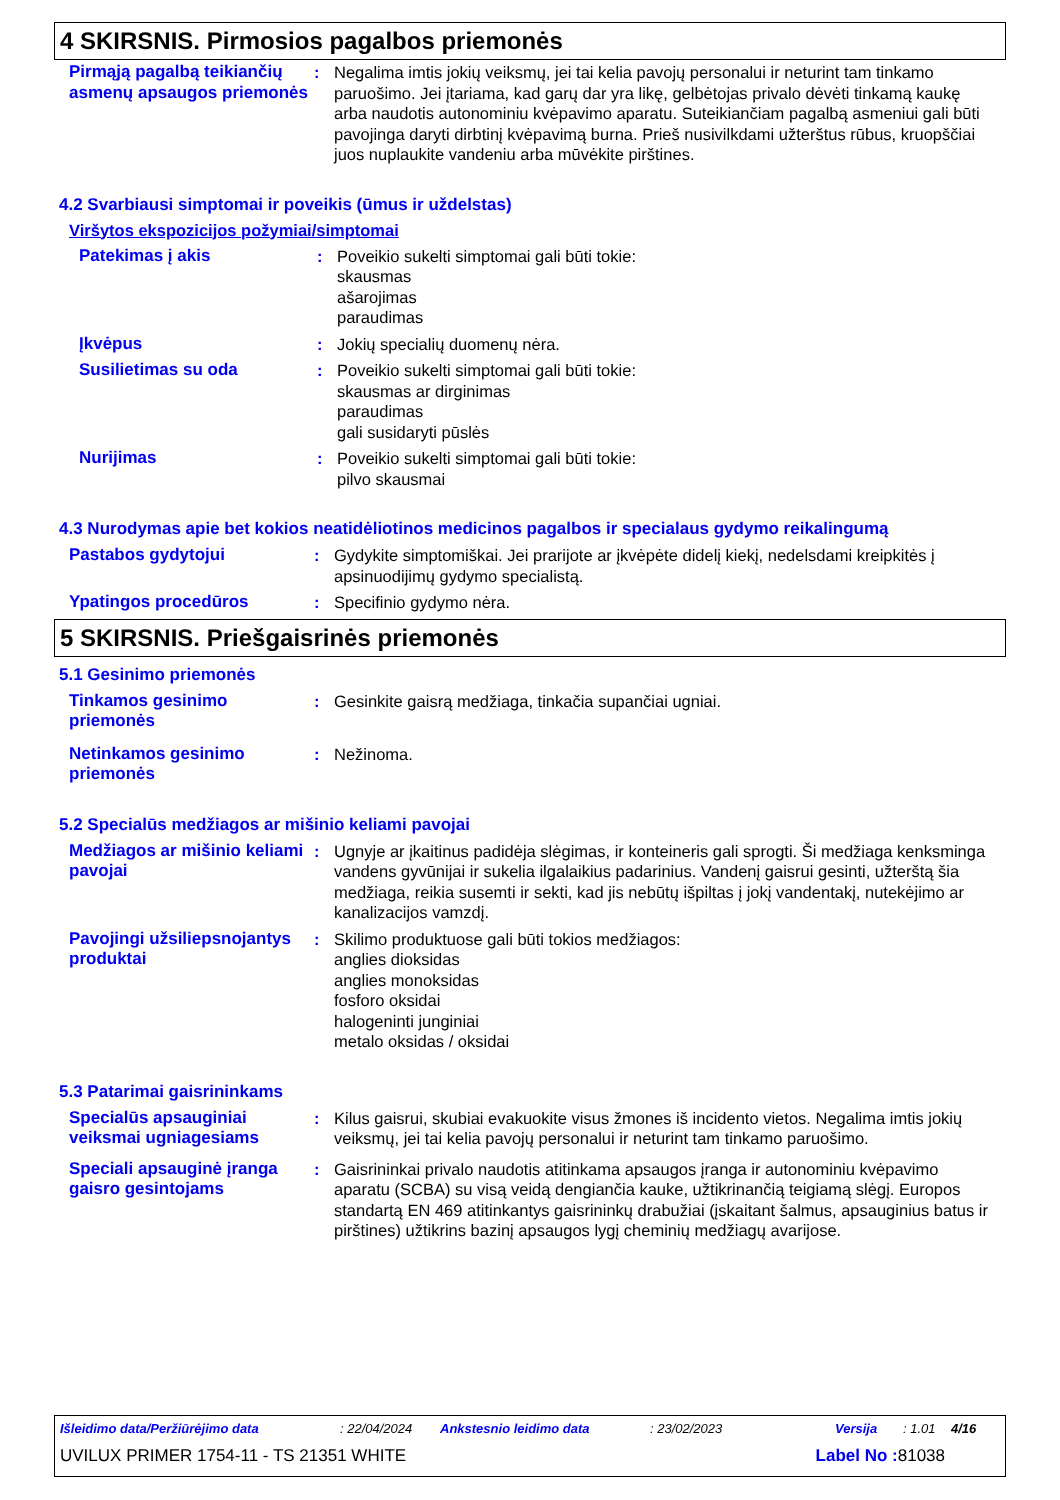4 SKIRSNIS. Pirmosios pagalbos priemonės
Pirmąją pagalbą teikiančių asmenų apsaugos priemonės
: Negalima imtis jokių veiksmų, jei tai kelia pavojų personalui ir neturint tam tinkamo paruošimo. Jei įtariama, kad garų dar yra likę, gelbėtojas privalo dėvėti tinkamą kaukę arba naudotis autonominiu kvėpavimo aparatu. Suteikiančiam pagalbą asmeniui gali būti pavojinga daryti dirbtinį kvėpavimą burna. Prieš nusivilkdami užterštus rūbus, kruopščiai juos nuplaukite vandeniu arba mūvėkite pirštines.
4.2 Svarbiausi simptomai ir poveikis (ūmus ir uždelstas)
Viršytos ekspozicijos požymiai/simptomai
Patekimas į akis : Poveikio sukelti simptomai gali būti tokie:
skausmas
ašarojimas
paraudimas
Įkvėpus : Jokių specialių duomenų nėra.
Susilietimas su oda : Poveikio sukelti simptomai gali būti tokie:
skausmas ar dirginimas
paraudimas
gali susidaryti pūslės
Nurijimas : Poveikio sukelti simptomai gali būti tokie:
pilvo skausmai
4.3 Nurodymas apie bet kokios neatidėliotinos medicinos pagalbos ir specialaus gydymo reikalingumą
Pastabos gydytojui : Gydykite simptomiškai. Jei prarijote ar įkvėpėte didelį kiekį, nedelsdami kreipkitės į apsinuodijimų gydymo specialistą.
Ypatingos procedūros : Specifinio gydymo nėra.
5 SKIRSNIS. Priešgaisrinės priemonės
5.1 Gesinimo priemonės
Tinkamos gesinimo priemonės
: Gesinkite gaisrą medžiaga, tinkačia supančiai ugniai.
Netinkamos gesinimo priemonės
: Nežinoma.
5.2 Specialūs medžiagos ar mišinio keliami pavojai
Medžiagos ar mišinio keliami pavojai
: Ugnyje ar įkaitinus padidėja slėgimas, ir konteineris gali sprogti. Ši medžiaga kenksminga vandens gyvūnijai ir sukelia ilgalaikius padarinius. Vandenį gaisrui gesinti, užterštą šia medžiaga, reikia susemti ir sekti, kad jis nebūtų išpiltas į jokį vandentakį, nutekėjimo ar kanalizacijos vamzdį.
Pavojingi užsiliepsnojantys produktai
: Skilimo produktuose gali būti tokios medžiagos:
anglies dioksidas
anglies monoksidas
fosforo oksidai
halogeninti junginiai
metalo oksidas / oksidai
5.3 Patarimai gaisrininkams
Specialūs apsauginiai veiksmai ugniagesiams
: Kilus gaisrui, skubiai evakuokite visus žmones iš incidento vietos. Negalima imtis jokių veiksmų, jei tai kelia pavojų personalui ir neturint tam tinkamo paruošimo.
Speciali apsauginė įranga gaisro gesintojams
: Gaisrininkai privalo naudotis atitinkama apsaugos įranga ir autonominiu kvėpavimo aparatu (SCBA) su visą veidą dengiančia kauke, užtikrinančią teigiamą slėgį. Europos standartą EN 469 atitinkantys gaisrininkų drabužiai (įskaitant šalmus, apsauginius batus ir pirštines) užtikrins bazinį apsaugos lygį cheminių medžiagų avarijose.
Išleidimo data/Peržiūrėjimo data: 22/04/2024 Ankstesnio leidimo data: 23/02/2023 Versija: 1.01 4/16
UVILUX PRIMER 1754-11 - TS 21351 WHITE Label No : 81038